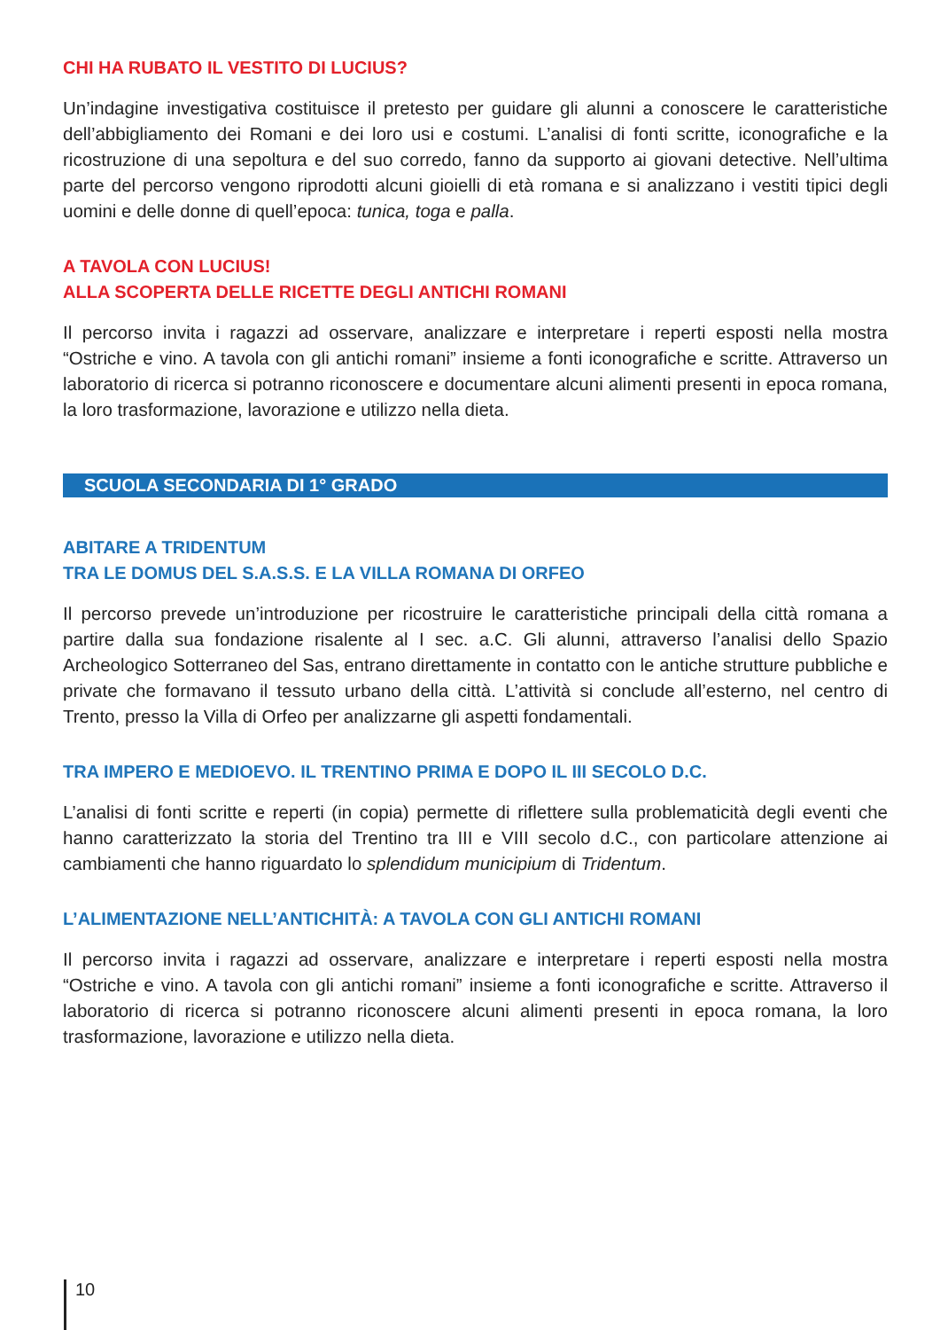CHI HA RUBATO IL VESTITO DI LUCIUS?
Un’indagine investigativa costituisce il pretesto per guidare gli alunni a conoscere le caratteristiche dell’abbigliamento dei Romani e dei loro usi e costumi. L’analisi di fonti scritte, iconografiche e la ricostruzione di una sepoltura e del suo corredo, fanno da supporto ai giovani detective. Nell’ultima parte del percorso vengono riprodotti alcuni gioielli di età romana e si analizzano i vestiti tipici degli uomini e delle donne di quell’epoca: tunica, toga e palla.
A TAVOLA CON LUCIUS!
ALLA SCOPERTA DELLE RICETTE DEGLI ANTICHI ROMANI
Il percorso invita i ragazzi ad osservare, analizzare e interpretare i reperti esposti nella mostra “Ostriche e vino. A tavola con gli antichi romani” insieme a fonti iconografiche e scritte. Attraverso un laboratorio di ricerca si potranno riconoscere e documentare alcuni alimenti presenti in epoca romana, la loro trasformazione, lavorazione e utilizzo nella dieta.
SCUOLA SECONDARIA DI 1° GRADO
ABITARE A TRIDENTUM
TRA LE DOMUS DEL S.A.S.S. E LA VILLA ROMANA DI ORFEO
Il percorso prevede un’introduzione per ricostruire le caratteristiche principali della città romana a partire dalla sua fondazione risalente al I sec. a.C. Gli alunni, attraverso l’analisi dello Spazio Archeologico Sotterraneo del Sas, entrano direttamente in contatto con le antiche strutture pubbliche e private che formavano il tessuto urbano della città. L’attività si conclude all’esterno, nel centro di Trento, presso la Villa di Orfeo per analizzarne gli aspetti fondamentali.
TRA IMPERO E MEDIOEVO. IL TRENTINO PRIMA E DOPO IL III SECOLO D.C.
L’analisi di fonti scritte e reperti (in copia) permette di riflettere sulla problematicità degli eventi che hanno caratterizzato la storia del Trentino tra III e VIII secolo d.C., con particolare attenzione ai cambiamenti che hanno riguardato lo splendidum municipium di Tridentum.
L’ALIMENTAZIONE NELL’ANTICHITÀ: A TAVOLA CON GLI ANTICHI ROMANI
Il percorso invita i ragazzi ad osservare, analizzare e interpretare i reperti esposti nella mostra “Ostriche e vino. A tavola con gli antichi romani” insieme a fonti iconografiche e scritte. Attraverso il laboratorio di ricerca si potranno riconoscere alcuni alimenti presenti in epoca romana, la loro trasformazione, lavorazione e utilizzo nella dieta.
10